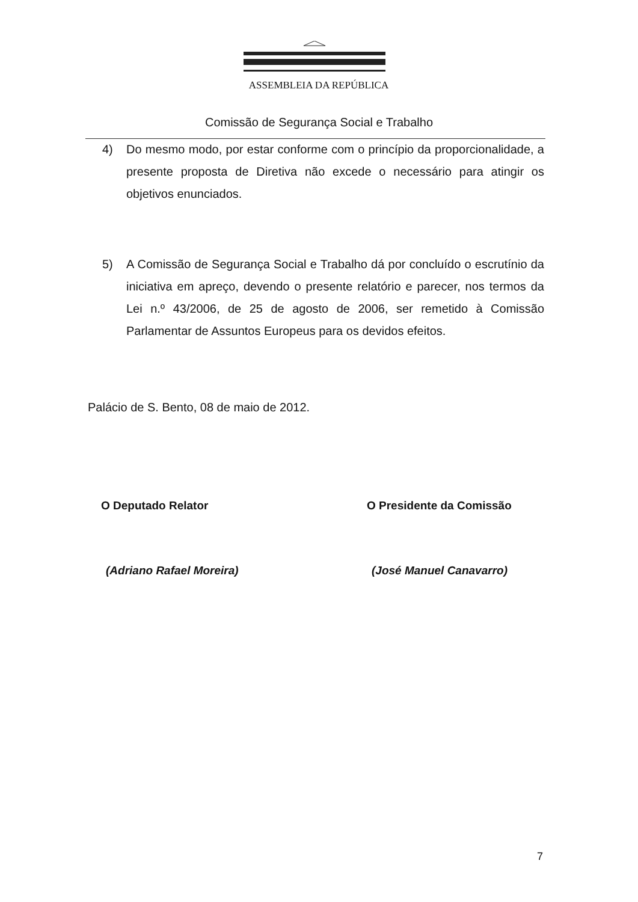ASSEMBLEIA DA REPÚBLICA
Comissão de Segurança Social e Trabalho
4) Do mesmo modo, por estar conforme com o princípio da proporcionalidade, a presente proposta de Diretiva não excede o necessário para atingir os objetivos enunciados.
5) A Comissão de Segurança Social e Trabalho dá por concluído o escrutínio da iniciativa em apreço, devendo o presente relatório e parecer, nos termos da Lei n.º 43/2006, de 25 de agosto de 2006, ser remetido à Comissão Parlamentar de Assuntos Europeus para os devidos efeitos.
Palácio de S. Bento, 08 de maio de 2012.
O Deputado Relator O Presidente da Comissão
(Adriano Rafael Moreira) (José Manuel Canavarro)
7